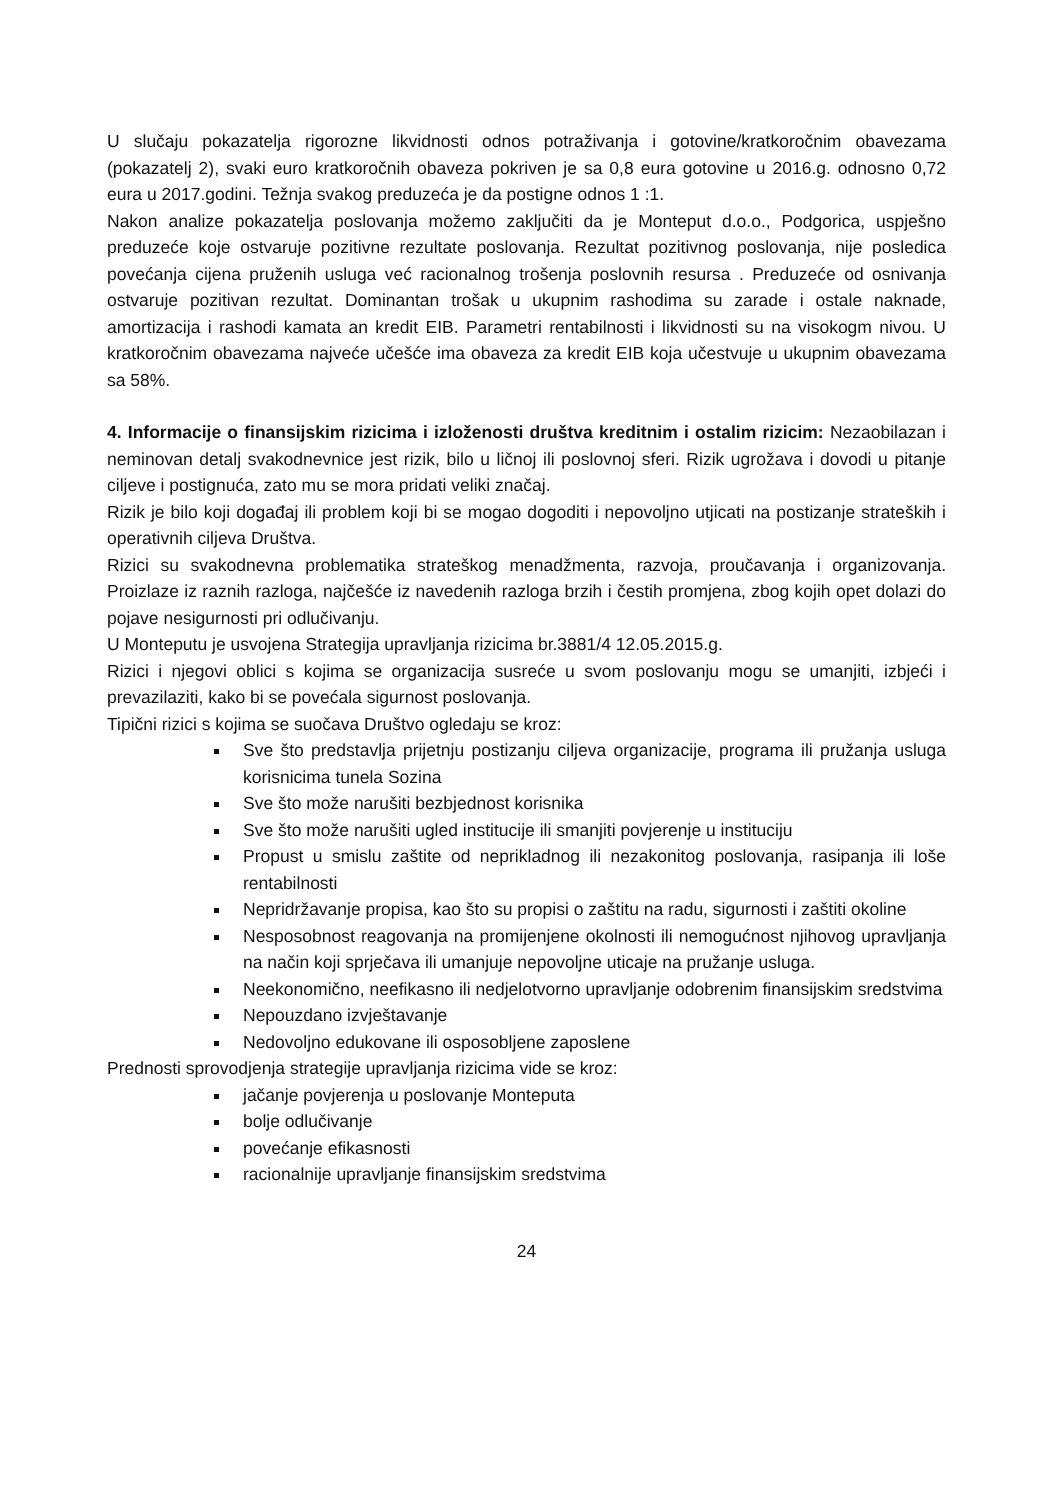U slučaju pokazatelja rigorozne likvidnosti odnos potraživanja i gotovine/kratkoročnim obavezama (pokazatelj 2), svaki euro kratkoročnih obaveza pokriven je sa 0,8 eura gotovine u 2016.g. odnosno 0,72 eura u 2017.godini. Težnja svakog preduzeća je da postigne odnos 1 :1.
Nakon analize pokazatelja poslovanja možemo zaključiti da je Monteput d.o.o., Podgorica, uspješno preduzeće koje ostvaruje pozitivne rezultate poslovanja. Rezultat pozitivnog poslovanja, nije posledica povećanja cijena pruženih usluga već racionalnog trošenja poslovnih resursa . Preduzeće od osnivanja ostvaruje pozitivan rezultat. Dominantan trošak u ukupnim rashodima su zarade i ostale naknade, amortizacija i rashodi kamata an kredit EIB. Parametri rentabilnosti i likvidnosti su na visokogm nivou. U kratkoročnim obavezama najveće učešće ima obaveza za kredit EIB koja učestvuje u ukupnim obavezama sa 58%.
4. Informacije o finansijskim rizicima i izloženosti društva kreditnim i ostalim rizicim: Nezaobilazan i neminovan detalj svakodnevnice jest rizik, bilo u ličnoj ili poslovnoj sferi. Rizik ugrožava i dovodi u pitanje ciljeve i postignuća, zato mu se mora pridati veliki značaj.
Rizik je bilo koji događaj ili problem koji bi se mogao dogoditi i nepovoljno utjicati na postizanje strateških i operativnih ciljeva Društva.
Rizici su svakodnevna problematika strateškog menadžmenta, razvoja, proučavanja i organizovanja. Proizlaze iz raznih razloga, najčešće iz navedenih razloga brzih i čestih promjena, zbog kojih opet dolazi do pojave nesigurnosti pri odlučivanju.
U Monteputu je usvojena Strategija upravljanja rizicima br.3881/4 12.05.2015.g.
Rizici i njegovi oblici s kojima se organizacija susreće u svom poslovanju mogu se umanjiti, izbjeći i prevazilaziti, kako bi se povećala sigurnost poslovanja.
Tipični rizici s kojima se suočava Društvo ogledaju se kroz:
Sve što predstavlja prijetnju postizanju ciljeva organizacije, programa ili pružanja usluga korisnicima tunela Sozina
Sve što može narušiti bezbjednost korisnika
Sve što može narušiti ugled institucije ili smanjiti povjerenje u instituciju
Propust u smislu zaštite od neprikladnog ili nezakonitog poslovanja, rasipanja ili loše rentabilnosti
Nepridržavanje propisa, kao što su propisi o zaštitu na radu, sigurnosti i zaštiti okoline
Nesposobnost reagovanja na promijenjene okolnosti ili nemogućnost njihovog upravljanja na način koji sprječava ili umanjuje nepovoljne uticaje na pružanje usluga.
Neekonomično, neefikasno ili nedjelotvorno upravljanje odobrenim finansijskim sredstvima
Nepouzdano izvještavanje
Nedovoljno edukovane ili osposobljene zaposlene
Prednosti sprovodjenja strategije upravljanja rizicima vide se kroz:
jačanje povjerenja u poslovanje Monteputa
bolje odlučivanje
povećanje efikasnosti
racionalnije upravljanje finansijskim sredstvima
24